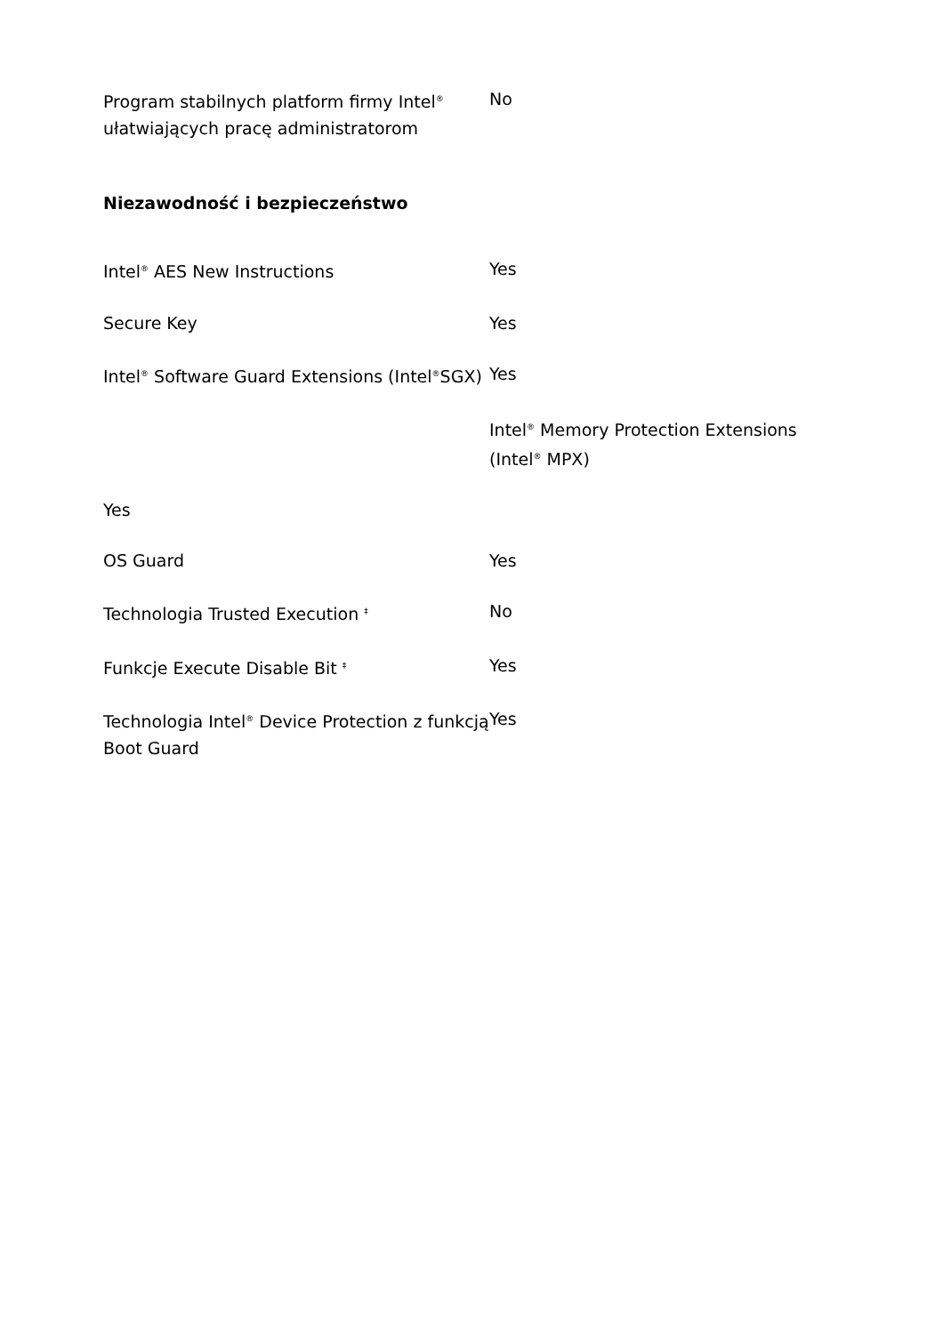| Program stabilnych platform firmy Intel<sup>®</sup> ułatwiających pracę administratorom | No |
Niezawodność i bezpieczeństwo
| Intel<sup>®</sup> AES New Instructions | Yes |
| Secure Key | Yes |
| Intel<sup>®</sup> Software Guard Extensions (Intel<sup>®</sup>SGX) | Yes Intel<sup>®</sup> Memory Protection Extensions (Intel<sup>®</sup> MPX) |
| Yes | |
| OS Guard | Yes |
| Technologia Trusted Execution <sup>‡</sup> | No |
| Funkcje Execute Disable Bit <sup>‡</sup> | Yes |
| Technologia Intel<sup>®</sup> Device Protection z funkcją Boot Guard | Yes |